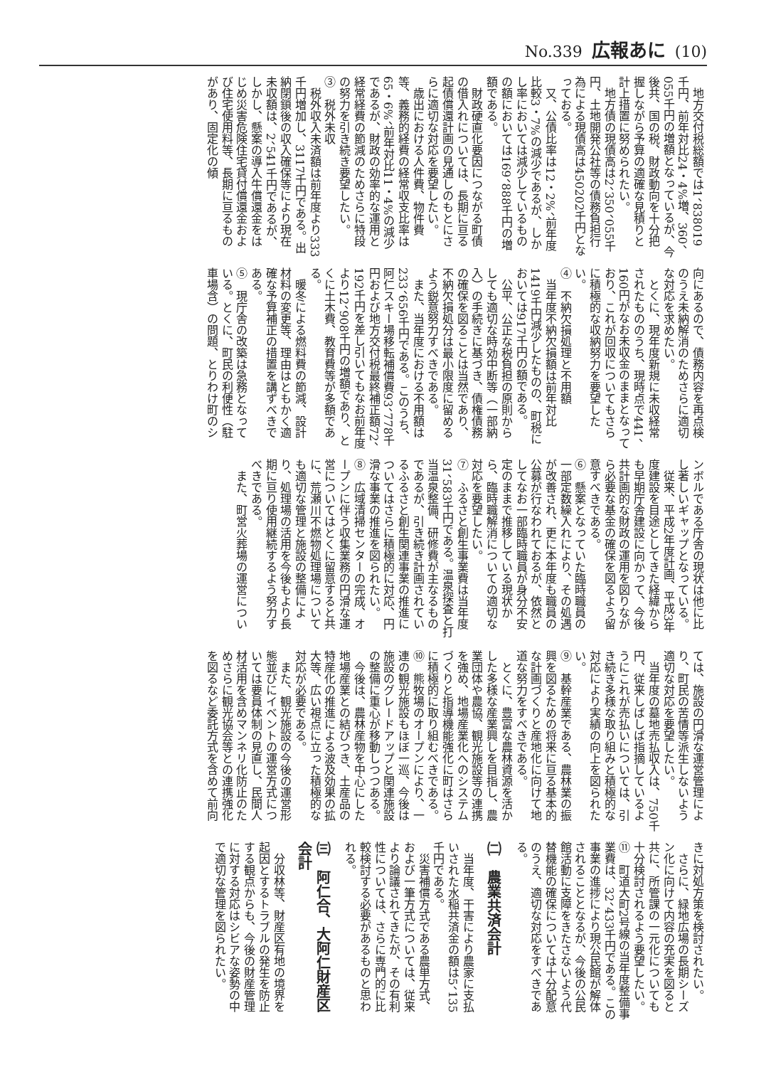No.339 広報あに (10)
地方交付税総額では1、838019千円、前年対比24・4%増、360、055千円の増額となっているが、今後共、国の税、財政動向を十分把握しながら予算の適確な見積りと計上措置に努められたい。
地方債の現債高は2、350、055千円、土地開発公社等の債務負担行為による現債高は450202千円となっておる。
又、公債比率は12・2%、前年度比較3・7%の減少であるが、しかし率においては減少しているものの額においては169、888千円の増額である。
財政硬直化要因につながる町債の借入れについては、長期に亘る起債償還計画の見通しのもとにさらに適切な対応を要望したい。
歳出における人件費、物件費等、義務的経費の経常収支比率は65・6%、前年対比11・4%の減少であるが、財政の効率的な運用と経常経費の節減のためさらに特段の努力を引き続き要望したい。
③　税外未収
税外収入未済額は前年度より333千円増加し、3117千円である。出納閉鎖後の収入確保等により現在未収額は、2、541千円であるが、しかし、懸案の導入牛償還金をはじめ災害危険住宅貸付償還金および住宅使用料等、長期に亘るものがあり、固定化の傾
向にあるので、債務内容を再点検のうえ未納解消のためさらに適切な対応を求めたい。
とくに、現年度新規に未収経常されたもののうち、現時点で441、160円がなお未収金のままとなっており、これが回収についてもさらに積極的な収納努力を要望したい。
④　不納欠損処理と不用額
当年度不納欠損額は前年対比1419千円減少したものの、町税においては917千円の額である。
公平、公正な税負担の原則からしても適切な時効中断等（一部納入）の手続きに基づき、債権債務の確保を図ることは当然であり、不納欠損処分は最小限度に留めるよう鋭意努力すべきである。
また、当年度における不用額は233、656千円である。このうち、阿仁スキー場移転補償費93、778千円および地方交付税最終補正額72、192千円を差し引いてもなお前年度より12、908千円の増額であり、とくに土木費、教育費等が多額である。
暖冬による燃料費の節減、設計材料の変更等、理由はともかく適確な予算補正の措置を講ずべきである。
⑤　現庁舎の改築は急務となっている。とくに、町民の利便性（駐車場含）の問題、とりわけ町のシ
ンボルである庁舎の現状は他に比し著しいギャップとなっている。
従来、平成2年度計画、平成3年度建設を目途としてきた経緯からも早期庁舎建設に向かって、今後共計画的な財政の運用を図りながら必要な基金の確保を図るよう留意すべきである。
⑥　懸案となっていた臨時職員の一部定数繰入れにより、その処遇が改善され、更に本年度も職員の公募が行なわれておるが、依然としてなお一部臨時職員が身分不安定のままで推移している現状から、臨時職解消についての適切な対応を要望したい。
⑦　ふるさと創生事業費は当年度31、583千円である。温泉探査と打当温泉整備、研修費が主なるものであるが、引き続き計画されているふるさと創生関連事業の推進についてはさらに積極的に対応、円滑な事業の推進を図られたい。
⑧　広域清掃センターの完成、オープンに伴う収集業務の円滑な運営についてはとくに留意すると共に、荒瀬川不燃物処理場についても適切な管理と施設の整備により、処理場の活用を今後もより長期に亘り使用継続するよう努力すべきである。
また、町営火葬場の運営につい
ては、施設の円滑な運営管理により、町民の苦情等派生しないよう適切な対応を要望したい。
当年度の墓地売払収入は、750千円、従来しばしば指摘しているようにこれが売払いについては、引き続き多様な取り組みと積極的な対応により実績の向上を図られたい。
⑨　基幹産業である、農林業の振興を図るための将来に亘る基本的な計画づくりと産地化に向けて地道な努力をすべきである。
とくに、豊富な農林資源を活かした多様な産業興しを目指し、農業団体や農協、観光施設等の連携を強め、地場産業化へのシステムづくりと指導機能強化に町はさらに積極的に取り組むべきである。
⑩　熊牧場のオープンにより、一連の観光施設もほぼ一巡、今後は施設のグレードアップと関連施設の整備に重心が移動しつつある。
今後は、農林産物を中心にした地場産業との結びつき、土産品の特産化の推進による波及効果の拡大等、広い視点に立った積極的な対応が必要である。
また、観光施設の今後の運営形態並びにイベントの運営方式については要員体制の見直し、民間人材活用を含めマンネリ化防止のためさらに観光協会等との連携強化を図るなど委託方式を含めて前向
きに対処方策を検討されたい。
さらに、緑地広場の長期シーズン化に向けて内容の充実を図ると共に、所管課の一元化についても十分検討されるよう要望したい。
⑪　町道大町2号線の当年度整備事業費は、32、433千円である。この事業の進捗により現公民館が解体されることとなるが、今後の公民館活動に支障をきたさないよう代替機能の確保については十分配意のうえ、適切な対応をすべきである。
㈡　農業共済会計
当年度、干害により農家に支払いされた水稲共済金の額は5、135千円である。
災害補償方式である農単方式、および一筆方式については、従来より論議されてきたが、その有利性については、さらに専門的に比較検討する必要があるものと思われる。
㈢　阿仁合、大阿仁財産区会計
分収林等、財産区有地の境界を起因とするトラブルの発生を防止する観点からも、今後の財産管理に対する対応はシビアな姿勢の中で適切な管理を図られたい。